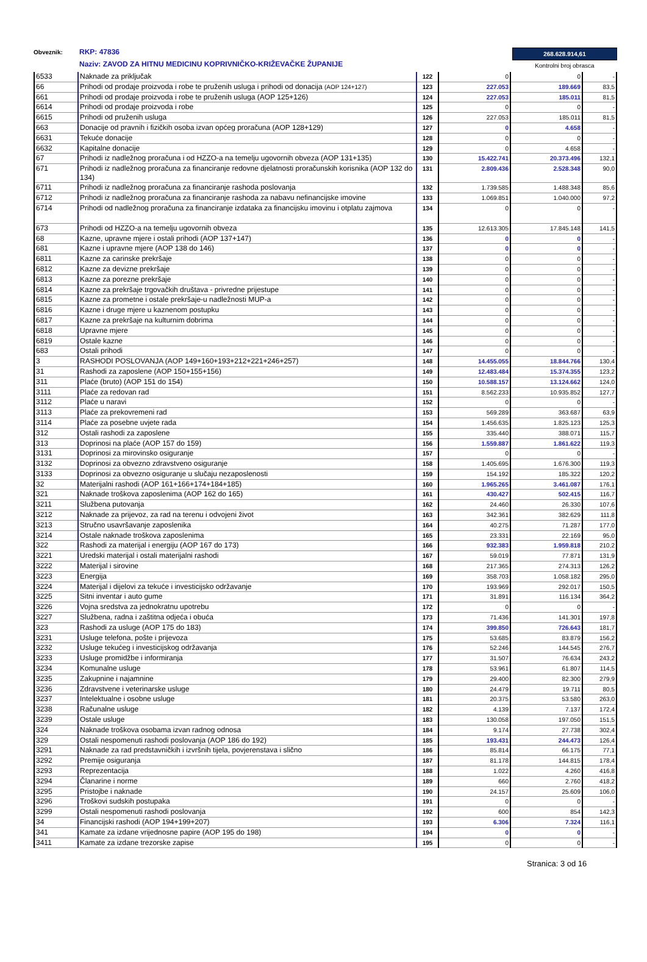268.628.914,61
Kontrolni broj obrasca
Obveznik: RKP: 47836
Naziv: ZAVOD ZA HITNU MEDICINU KOPRIVNIČKO-KRIŽEVAČKE ŽUPANIJE
| 6533 | Naknade za priključak | 122 | 0 | 0 | - |
| 66 | Prihodi od prodaje proizvoda i robe te pruženih usluga i prihodi od donacija (AOP 124+127) | 123 | 227.053 | 189.669 | 83,5 |
| 661 | Prihodi od prodaje proizvoda i robe te pruženih usluga (AOP 125+126) | 124 | 227.053 | 185.011 | 81,5 |
| 6614 | Prihodi od prodaje proizvoda i robe | 125 | 0 | 0 | - |
| 6615 | Prihodi od pruženih usluga | 126 | 227.053 | 185.011 | 81,5 |
| 663 | Donacije od pravnih i fizičkih osoba izvan općeg proračuna (AOP 128+129) | 127 | 0 | 4.658 | - |
| 6631 | Tekuće donacije | 128 | 0 | 0 | - |
| 6632 | Kapitalne donacije | 129 | 0 | 4.658 | - |
| 67 | Prihodi iz nadležnog proračuna i od HZZO-a na temelju ugovornih obveza (AOP 131+135) | 130 | 15.422.741 | 20.373.496 | 132,1 |
| 671 | Prihodi iz nadležnog proračuna za financiranje redovne djelatnosti proračunskih korisnika (AOP 132 do 134) | 131 | 2.809.436 | 2.528.348 | 90,0 |
| 6711 | Prihodi iz nadležnog proračuna za financiranje rashoda poslovanja | 132 | 1.739.585 | 1.488.348 | 85,6 |
| 6712 | Prihodi iz nadležnog proračuna za financiranje rashoda za nabavu nefinancijske imovine | 133 | 1.069.851 | 1.040.000 | 97,2 |
| 6714 | Prihodi od nadležnog proračuna za financiranje izdataka za financijsku imovinu i otplatu zajmova | 134 | 0 | 0 | - |
| 673 | Prihodi od HZZO-a na temelju ugovornih obveza | 135 | 12.613.305 | 17.845.148 | 141,5 |
| 68 | Kazne, upravne mjere i ostali prihodi (AOP 137+147) | 136 | 0 | 0 | - |
| 681 | Kazne i upravne mjere (AOP 138 do 146) | 137 | 0 | 0 | - |
| 6811 | Kazne za carinske prekršaje | 138 | 0 | 0 | - |
| 6812 | Kazne za devizne prekršaje | 139 | 0 | 0 | - |
| 6813 | Kazne za porezne prekršaje | 140 | 0 | 0 | - |
| 6814 | Kazne za prekršaje trgovačkih društava - privredne prijestupe | 141 | 0 | 0 | - |
| 6815 | Kazne za prometne i ostale prekršaje-u nadležnosti MUP-a | 142 | 0 | 0 | - |
| 6816 | Kazne i druge mjere u kaznenom postupku | 143 | 0 | 0 | - |
| 6817 | Kazne za prekršaje na kulturnim dobrima | 144 | 0 | 0 | - |
| 6818 | Upravne mjere | 145 | 0 | 0 | - |
| 6819 | Ostale kazne | 146 | 0 | 0 | - |
| 683 | Ostali prihodi | 147 | 0 | 0 | - |
| 3 | RASHODI POSLOVANJA (AOP 149+160+193+212+221+246+257) | 148 | 14.455.055 | 18.844.766 | 130,4 |
| 31 | Rashodi za zaposlene (AOP 150+155+156) | 149 | 12.483.484 | 15.374.355 | 123,2 |
| 311 | Plaće (bruto) (AOP 151 do 154) | 150 | 10.588.157 | 13.124.662 | 124,0 |
| 3111 | Plaće za redovan rad | 151 | 8.562.233 | 10.935.852 | 127,7 |
| 3112 | Plaće u naravi | 152 | 0 | 0 | - |
| 3113 | Plaće za prekovremeni rad | 153 | 569.289 | 363.687 | 63,9 |
| 3114 | Plaće za posebne uvjete rada | 154 | 1.456.635 | 1.825.123 | 125,3 |
| 312 | Ostali rashodi za zaposlene | 155 | 335.440 | 388.071 | 115,7 |
| 313 | Doprinosi na plaće (AOP 157 do 159) | 156 | 1.559.887 | 1.861.622 | 119,3 |
| 3131 | Doprinosi za mirovinsko osiguranje | 157 | 0 | 0 | - |
| 3132 | Doprinosi za obvezno zdravstveno osiguranje | 158 | 1.405.695 | 1.676.300 | 119,3 |
| 3133 | Doprinosi za obvezno osiguranje u slučaju nezaposlenosti | 159 | 154.192 | 185.322 | 120,2 |
| 32 | Materijalni rashodi (AOP 161+166+174+184+185) | 160 | 1.965.265 | 3.461.087 | 176,1 |
| 321 | Naknade troškova zaposlenima (AOP 162 do 165) | 161 | 430.427 | 502.415 | 116,7 |
| 3211 | Službena putovanja | 162 | 24.460 | 26.330 | 107,6 |
| 3212 | Naknade za prijevoz, za rad na terenu i odvojeni život | 163 | 342.361 | 382.629 | 111,8 |
| 3213 | Stručno usavršavanje zaposlenika | 164 | 40.275 | 71.287 | 177,0 |
| 3214 | Ostale naknade troškova zaposlenima | 165 | 23.331 | 22.169 | 95,0 |
| 322 | Rashodi za materijal i energiju (AOP 167 do 173) | 166 | 932.383 | 1.959.818 | 210,2 |
| 3221 | Uredski materijal i ostali materijalni rashodi | 167 | 59.019 | 77.871 | 131,9 |
| 3222 | Materijal i sirovine | 168 | 217.365 | 274.313 | 126,2 |
| 3223 | Energija | 169 | 358.703 | 1.058.182 | 295,0 |
| 3224 | Materijal i dijelovi za tekuće i investicijsko održavanje | 170 | 193.969 | 292.017 | 150,5 |
| 3225 | Sitni inventar i auto gume | 171 | 31.891 | 116.134 | 364,2 |
| 3226 | Vojna sredstva za jednokratnu upotrebu | 172 | 0 | 0 | - |
| 3227 | Službena, radna i zaštitna odjeća i obuća | 173 | 71.436 | 141.301 | 197,8 |
| 323 | Rashodi za usluge (AOP 175 do 183) | 174 | 399.850 | 726.643 | 181,7 |
| 3231 | Usluge telefona, pošte i prijevoza | 175 | 53.685 | 83.879 | 156,2 |
| 3232 | Usluge tekućeg i investicijskog održavanja | 176 | 52.246 | 144.545 | 276,7 |
| 3233 | Usluge promidžbe i informiranja | 177 | 31.507 | 76.634 | 243,2 |
| 3234 | Komunalne usluge | 178 | 53.961 | 61.807 | 114,5 |
| 3235 | Zakupnine i najamnine | 179 | 29.400 | 82.300 | 279,9 |
| 3236 | Zdravstvene i veterinarske usluge | 180 | 24.479 | 19.711 | 80,5 |
| 3237 | Intelektualne i osobne usluge | 181 | 20.375 | 53.580 | 263,0 |
| 3238 | Računalne usluge | 182 | 4.139 | 7.137 | 172,4 |
| 3239 | Ostale usluge | 183 | 130.058 | 197.050 | 151,5 |
| 324 | Naknade troškova osobama izvan radnog odnosa | 184 | 9.174 | 27.738 | 302,4 |
| 329 | Ostali nespomenuti rashodi poslovanja (AOP 186 do 192) | 185 | 193.431 | 244.473 | 126,4 |
| 3291 | Naknade za rad predstavničkih i izvršnih tijela, povjerenstava i slično | 186 | 85.814 | 66.175 | 77,1 |
| 3292 | Premije osiguranja | 187 | 81.178 | 144.815 | 178,4 |
| 3293 | Reprezentacija | 188 | 1.022 | 4.260 | 416,8 |
| 3294 | Članarine i norme | 189 | 660 | 2.760 | 418,2 |
| 3295 | Pristojbe i naknade | 190 | 24.157 | 25.609 | 106,0 |
| 3296 | Troškovi sudskih postupaka | 191 | 0 | 0 | - |
| 3299 | Ostali nespomenuti rashodi poslovanja | 192 | 600 | 854 | 142,3 |
| 34 | Financijski rashodi (AOP 194+199+207) | 193 | 6.306 | 7.324 | 116,1 |
| 341 | Kamate za izdane vrijednosne papire (AOP 195 do 198) | 194 | 0 | 0 | - |
| 3411 | Kamate za izdane trezorske zapise | 195 | 0 | 0 | - |
Stranica: 3 od 16